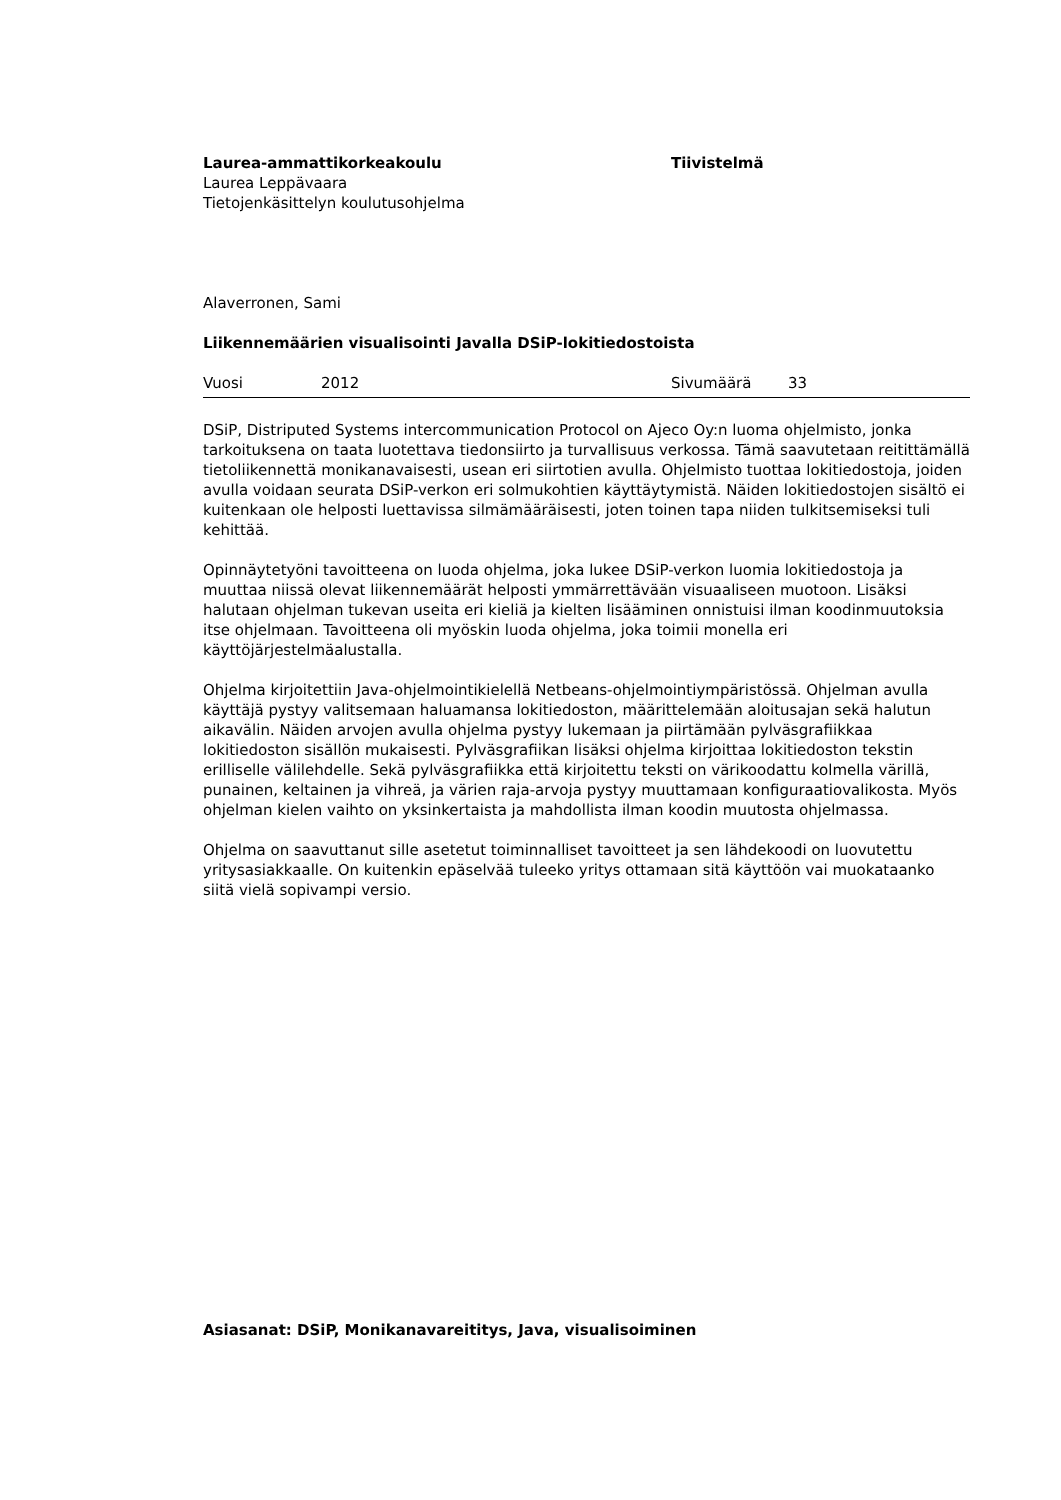Laurea-ammattikorkeakoulu
Laurea Leppävaara
Tietojenkäsittelyn koulutusohjelma
Tiivistelmä
Alaverronen, Sami
Liikennemäärien visualisointi Javalla DSiP-lokitiedostoista
Vuosi 2012 Sivumäärä 33
DSiP, Distriputed Systems intercommunication Protocol on Ajeco Oy:n luoma ohjelmisto, jonka tarkoituksena on taata luotettava tiedonsiirto ja turvallisuus verkossa. Tämä saavutetaan reitittämällä tietoliikennettä monikanavaisesti, usean eri siirtotien avulla. Ohjelmisto tuottaa lokitiedostoja, joiden avulla voidaan seurata DSiP-verkon eri solmukohtien käyttäytymistä. Näiden lokitiedostojen sisältö ei kuitenkaan ole helposti luettavissa silmämääräisesti, joten toinen tapa niiden tulkitsemiseksi tuli kehittää.
Opinnäytetyöni tavoitteena on luoda ohjelma, joka lukee DSiP-verkon luomia lokitiedostoja ja muuttaa niissä olevat liikennemäärät helposti ymmärrettävään visuaaliseen muotoon. Lisäksi halutaan ohjelman tukevan useita eri kieliä ja kielten lisääminen onnistuisi ilman koodinmuutoksia itse ohjelmaan. Tavoitteena oli myöskin luoda ohjelma, joka toimii monella eri käyttöjärjestelmäalustalla.
Ohjelma kirjoitettiin Java-ohjelmointikielellä Netbeans-ohjelmointiympäristössä. Ohjelman avulla käyttäjä pystyy valitsemaan haluamansa lokitiedoston, määrittelemään aloitusajan sekä halutun aikavälin. Näiden arvojen avulla ohjelma pystyy lukemaan ja piirtämään pylväsgrafiikkaa lokitiedoston sisällön mukaisesti. Pylväsgrafiikan lisäksi ohjelma kirjoittaa lokitiedoston tekstin erilliselle välilehdelle. Sekä pylväsgrafiikka että kirjoitettu teksti on värikoodattu kolmella värillä, punainen, keltainen ja vihreä, ja värien raja-arvoja pystyy muuttamaan konfiguraatiovalikosta. Myös ohjelman kielen vaihto on yksinkertaista ja mahdollista ilman koodin muutosta ohjelmassa.
Ohjelma on saavuttanut sille asetetut toiminnalliset tavoitteet ja sen lähdekoodi on luovutettu yritysasiakkaalle. On kuitenkin epäselvää tuleeko yritys ottamaan sitä käyttöön vai muokataanko siitä vielä sopivampi versio.
Asiasanat: DSiP, Monikanavareititys, Java, visualisoiminen